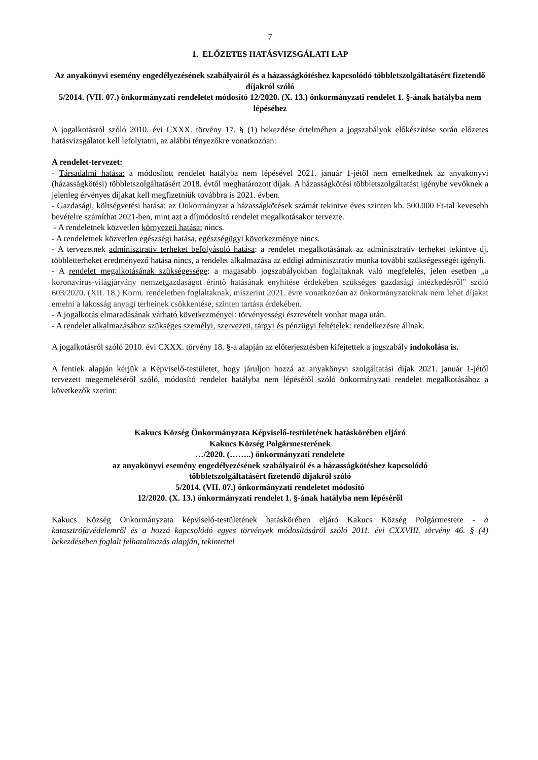7
1. ELŐZETES HATÁSVIZSGÁLATI LAP
Az anyakönyvi esemény engedélyezésének szabályairól és a házasságkötéshez kapcsolódó többletszolgáltatásért fizetendő díjakról szóló
5/2014. (VII. 07.) önkormányzati rendeletet módosító 12/2020. (X. 13.) önkormányzati rendelet 1. §-ának hatályba nem lépéséhez
A jogalkotásról szóló 2010. évi CXXX. törvény 17. § (1) bekezdése értelmében a jogszabályok előkészítése során előzetes hatásvizsgálatot kell lefolytatni, az alábbi tényezőkre vonatkozóan:
A rendelet-tervezet:
- Társadalmi hatása: a módosított rendelet hatályba nem lépésével 2021. január 1-jétől nem emelkednek az anyakönyvi (házasságkötési) többletszolgáltatásért 2018. évtől meghatározott díjak. A házasságkötési többletszolgáltatást igénybe vevőknek a jelenleg érvényes díjakat kell megfizetniük továbbra is 2021. évben.
- Gazdasági, költségvetési hatása: az Önkormányzat a házasságkötések számát tekintve éves szinten kb. 500.000 Ft-tal kevesebb bevételre számíthat 2021-ben, mint azt a díjmódosító rendelet megalkotásakor tervezte.
- A rendeletnek közvetlen környezeti hatása: nincs.
- A rendeletnek közvetlen egészségi hatása, egészségügyi következménye nincs.
- A tervezetnek adminisztratív terheket befolyásoló hatása: a rendelet megalkotásának az adminisztratív terheket tekintve új, többletterheket eredményező hatása nincs, a rendelet alkalmazása az eddigi adminisztratív munka további szükségességét igényli.
- A rendelet megalkotásának szükségessége: a magasabb jogszabályokban foglaltaknak való megfelelés, jelen esetben „a koronavírus-világjárvány nemzetgazdaságot érintő hatásának enyhítése érdekében szükséges gazdasági intézkedésről” szóló 603/2020. (XII. 18.) Korm. rendeletben foglaltaknak, miszerint 2021. évre vonatkozóan az önkormányzatoknak nem lehet díjakat emelni a lakosság anyagi terheinek csökkentése, szinten tartása érdekében.
- A jogalkotás elmaradásának várható következményei: törvényességi észrevételt vonhat maga után.
- A rendelet alkalmazásához szükséges személyi, szervezeti, tárgyi és pénzügyi feltételek: rendelkezésre állnak.
A jogalkotásról szóló 2010. évi CXXX. törvény 18. §-a alapján az előterjesztésben kifejtettek a jogszabály indokolása is.
A fentiek alapján kérjük a Képviselő-testületet, hogy járuljon hozzá az anyakönyvi szolgáltatási díjak 2021. január 1-jétől tervezett megemeléséről szóló, módosító rendelet hatályba nem lépéséről szóló önkormányzati rendelet megalkotásához a következők szerint:
Kakucs Község Önkormányzata Képviselő-testületének hatáskörében eljáró
Kakucs Község Polgármesterének
…/2020. (……..) önkormányzati rendelete
az anyakönyvi esemény engedélyezésének szabályairól és a házasságkötéshez kapcsolódó
többletszolgáltatásért fizetendő díjakról szóló
5/2014. (VII. 07.) önkormányzati rendeletet módosító
12/2020. (X. 13.) önkormányzati rendelet 1. §-ának hatályba nem lépéséről
Kakucs Község Önkormányzata képviselő-testületének hatáskörében eljáró Kakucs Község Polgármestere - a katasztrófavédelemről és a hozzá kapcsolódó egyes törvények módosításáról szóló 2011. évi CXXVIII. törvény 46. § (4) bekezdésében foglalt felhatalmazás alapján, tekintettel